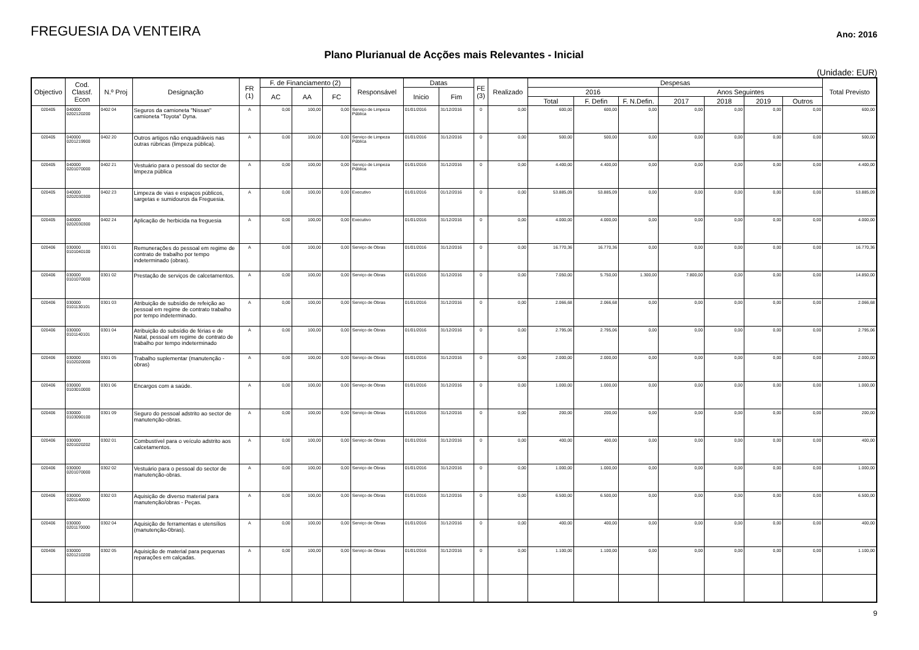FREGUESIA DA VENTEIRA
Ano: 2016
Plano Plurianual de Acções mais Relevantes - Inicial
(Unidade: EUR)
| Objectivo | Cod. Classf. Econ | N.º Proj | Designação | FR (1) | F. de Financiamento (2) | | | Responsável | Datas | | FE (3) | Realizado | Despesas | | | | | | | Total Previsto |
| --- | --- | --- | --- | --- | --- | --- | --- | --- | --- | --- | --- | --- | --- | --- | --- | --- | --- | --- | --- | --- |
| | | | | | AC | AA | FC | | Inicio | Fim | | | 2016 | | | Anos Seguintes | | | | |
| | | | | | | | | | | | | | Total | F. Defin | F. N.Defin. | 2017 | 2018 | 2019 | Outros | |
| 020405 | 040000 0202120200 | 0402 04 | Seguros da camioneta "Nissan" camioneta "Toyota" Dyna. | A | 0,00 | 100,00 | 0,00 | Serviço de Limpeza Pública | 01/01/2016 | 31/12/2016 | 0 | 0,00 | 600,00 | 600,00 | 0,00 | 0,00 | 0,00 | 0,00 | 0,00 | 600,00 |
| 020405 | 040000 0201219900 | 0402 20 | Outros artigos não enquadráveis nas outras rúbricas (limpeza pública). | A | 0,00 | 100,00 | 0,00 | Serviço de Limpeza Pública | 01/01/2016 | 31/12/2016 | 0 | 0,00 | 500,00 | 500,00 | 0,00 | 0,00 | 0,00 | 0,00 | 0,00 | 500,00 |
| 020405 | 040000 0201070000 | 0402 21 | Vestuário para o pessoal do sector de limpeza pública | A | 0,00 | 100,00 | 0,00 | Serviço de Limpeza Pública | 01/01/2016 | 31/12/2016 | 0 | 0,00 | 4.400,00 | 4.400,00 | 0,00 | 0,00 | 0,00 | 0,00 | 0,00 | 4.400,00 |
| 020405 | 040000 0202030300 | 0402 23 | Limpeza de vias e espaços públicos, sargetas e sumidouros da Freguesia. | A | 0,00 | 100,00 | 0,00 | Executivo | 01/01/2016 | 01/12/2016 | 0 | 0,00 | 53.885,09 | 53.885,09 | 0,00 | 0,00 | 0,00 | 0,00 | 0,00 | 53.885,09 |
| 020405 | 040000 0202030300 | 0402 24 | Aplicação de herbicida na freguesia | A | 0,00 | 100,00 | 0,00 | Executivo | 01/01/2016 | 31/12/2016 | 0 | 0,00 | 4.000,00 | 4.000,00 | 0,00 | 0,00 | 0,00 | 0,00 | 0,00 | 4.000,00 |
| 020406 | 030000 0101040100 | 0301 01 | Remunerações do pessoal em regime de contrato de trabalho por tempo indeterminado (obras). | A | 0,00 | 100,00 | 0,00 | Serviço de Obras | 01/01/2016 | 31/12/2016 | 0 | 0,00 | 16.770,36 | 16.770,36 | 0,00 | 0,00 | 0,00 | 0,00 | 0,00 | 16.770,36 |
| 020406 | 030000 0101070000 | 0301 02 | Prestação de serviços de calcetamentos. | A | 0,00 | 100,00 | 0,00 | Serviço de Obras | 01/01/2016 | 31/12/2016 | 0 | 0,00 | 7.050,00 | 5.750,00 | 1.300,00 | 7.800,00 | 0,00 | 0,00 | 0,00 | 14.850,00 |
| 020406 | 030000 0101130101 | 0301 03 | Atribuição de subsídio de refeição ao pessoal em regime de contrato trabalho por tempo indeterminado. | A | 0,00 | 100,00 | 0,00 | Serviço de Obras | 01/01/2016 | 31/12/2016 | 0 | 0,00 | 2.066,68 | 2.066,68 | 0,00 | 0,00 | 0,00 | 0,00 | 0,00 | 2.066,68 |
| 020406 | 030000 0101140101 | 0301 04 | Atribuição do subsídio de férias e de Natal, pessoal em regime de contrato de trabalho por tempo indeterminado | A | 0,00 | 100,00 | 0,00 | Serviço de Obras | 01/01/2016 | 31/12/2016 | 0 | 0,00 | 2.795,06 | 2.795,06 | 0,00 | 0,00 | 0,00 | 0,00 | 0,00 | 2.795,06 |
| 020406 | 030000 0102020000 | 0301 05 | Trabalho suplementar (manutenção - obras) | A | 0,00 | 100,00 | 0,00 | Serviço de Obras | 01/01/2016 | 31/12/2016 | 0 | 0,00 | 2.000,00 | 2.000,00 | 0,00 | 0,00 | 0,00 | 0,00 | 0,00 | 2.000,00 |
| 020406 | 030000 0103010000 | 0301 06 | Encargos com a saúde. | A | 0,00 | 100,00 | 0,00 | Serviço de Obras | 01/01/2016 | 31/12/2016 | 0 | 0,00 | 1.000,00 | 1.000,00 | 0,00 | 0,00 | 0,00 | 0,00 | 0,00 | 1.000,00 |
| 020406 | 030000 0103090100 | 0301 09 | Seguro do pessoal adstrito ao sector de manutenção-obras. | A | 0,00 | 100,00 | 0,00 | Serviço de Obras | 01/01/2016 | 31/12/2016 | 0 | 0,00 | 200,00 | 200,00 | 0,00 | 0,00 | 0,00 | 0,00 | 0,00 | 200,00 |
| 020406 | 030000 0201020202 | 0302 01 | Combustível para o veículo adstrito aos calcetamentos. | A | 0,00 | 100,00 | 0,00 | Serviço de Obras | 01/01/2016 | 31/12/2016 | 0 | 0,00 | 400,00 | 400,00 | 0,00 | 0,00 | 0,00 | 0,00 | 0,00 | 400,00 |
| 020406 | 030000 0201070000 | 0302 02 | Vestuário para o pessoal do sector de manutenção-obras. | A | 0,00 | 100,00 | 0,00 | Serviço de Obras | 01/01/2016 | 31/12/2016 | 0 | 0,00 | 1.000,00 | 1.000,00 | 0,00 | 0,00 | 0,00 | 0,00 | 0,00 | 1.000,00 |
| 020406 | 030000 0201140000 | 0302 03 | Aquisição de diverso material para manutenção/obras - Peças. | A | 0,00 | 100,00 | 0,00 | Serviço de Obras | 01/01/2016 | 31/12/2016 | 0 | 0,00 | 6.500,00 | 6.500,00 | 0,00 | 0,00 | 0,00 | 0,00 | 0,00 | 6.500,00 |
| 020406 | 030000 0201170000 | 0302 04 | Aquisição de ferramentas e utensílios (manutenção-0bras). | A | 0,00 | 100,00 | 0,00 | Serviço de Obras | 01/01/2016 | 31/12/2016 | 0 | 0,00 | 400,00 | 400,00 | 0,00 | 0,00 | 0,00 | 0,00 | 0,00 | 400,00 |
| 020406 | 030000 0201210200 | 0302 05 | Aquisição de material para pequenas reparações em calçadas. | A | 0,00 | 100,00 | 0,00 | Serviço de Obras | 01/01/2016 | 31/12/2016 | 0 | 0,00 | 1.100,00 | 1.100,00 | 0,00 | 0,00 | 0,00 | 0,00 | 0,00 | 1.100,00 |
9